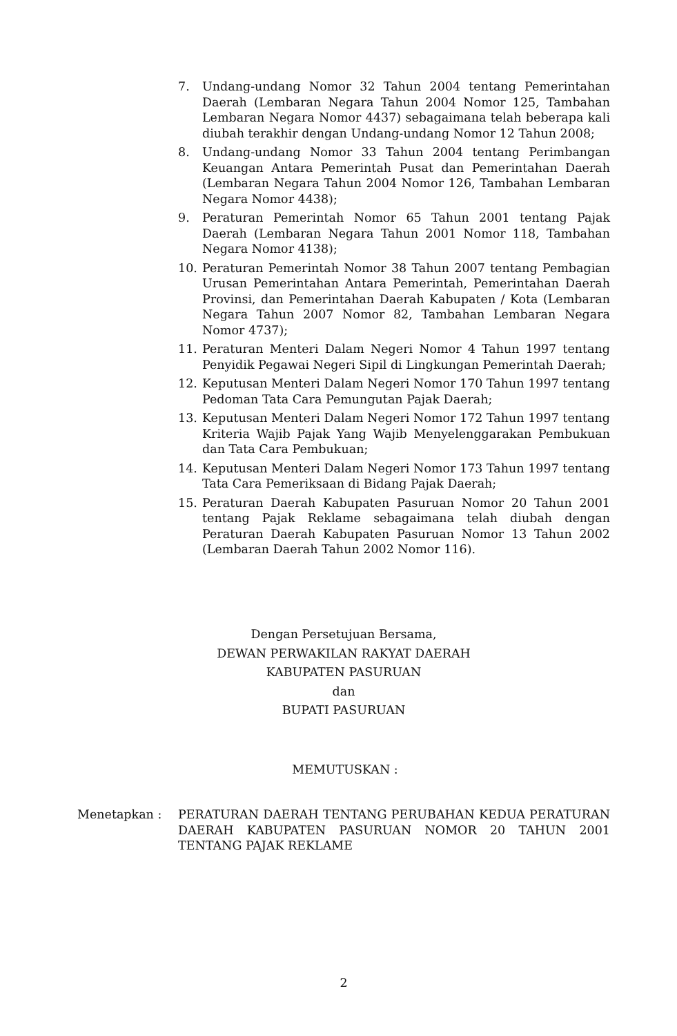7. Undang-undang Nomor 32 Tahun 2004 tentang Pemerintahan Daerah (Lembaran Negara Tahun 2004 Nomor 125, Tambahan Lembaran Negara Nomor 4437) sebagaimana telah beberapa kali diubah terakhir dengan Undang-undang Nomor 12 Tahun 2008;
8. Undang-undang Nomor 33 Tahun 2004 tentang Perimbangan Keuangan Antara Pemerintah Pusat dan Pemerintahan Daerah (Lembaran Negara Tahun 2004 Nomor 126, Tambahan Lembaran Negara Nomor 4438);
9. Peraturan Pemerintah Nomor 65 Tahun 2001 tentang Pajak Daerah (Lembaran Negara Tahun 2001 Nomor 118, Tambahan Negara Nomor 4138);
10. Peraturan Pemerintah Nomor 38 Tahun 2007 tentang Pembagian Urusan Pemerintahan Antara Pemerintah, Pemerintahan Daerah Provinsi, dan Pemerintahan Daerah Kabupaten / Kota (Lembaran Negara Tahun 2007 Nomor 82, Tambahan Lembaran Negara Nomor 4737);
11. Peraturan Menteri Dalam Negeri Nomor 4 Tahun 1997 tentang Penyidik Pegawai Negeri Sipil di Lingkungan Pemerintah Daerah;
12. Keputusan Menteri Dalam Negeri Nomor 170 Tahun 1997 tentang Pedoman Tata Cara Pemungutan Pajak Daerah;
13. Keputusan Menteri Dalam Negeri Nomor 172 Tahun 1997 tentang Kriteria Wajib Pajak Yang Wajib Menyelenggarakan Pembukuan dan Tata Cara Pembukuan;
14. Keputusan Menteri Dalam Negeri Nomor 173 Tahun 1997 tentang Tata Cara Pemeriksaan di Bidang Pajak Daerah;
15. Peraturan Daerah Kabupaten Pasuruan Nomor 20 Tahun 2001 tentang Pajak Reklame sebagaimana telah diubah dengan Peraturan Daerah Kabupaten Pasuruan Nomor 13 Tahun 2002 (Lembaran Daerah Tahun 2002 Nomor 116).
Dengan Persetujuan Bersama,
DEWAN PERWAKILAN RAKYAT DAERAH
KABUPATEN PASURUAN
dan
BUPATI PASURUAN
MEMUTUSKAN :
Menetapkan : PERATURAN DAERAH TENTANG PERUBAHAN KEDUA PERATURAN DAERAH KABUPATEN PASURUAN NOMOR 20 TAHUN 2001 TENTANG PAJAK REKLAME
2